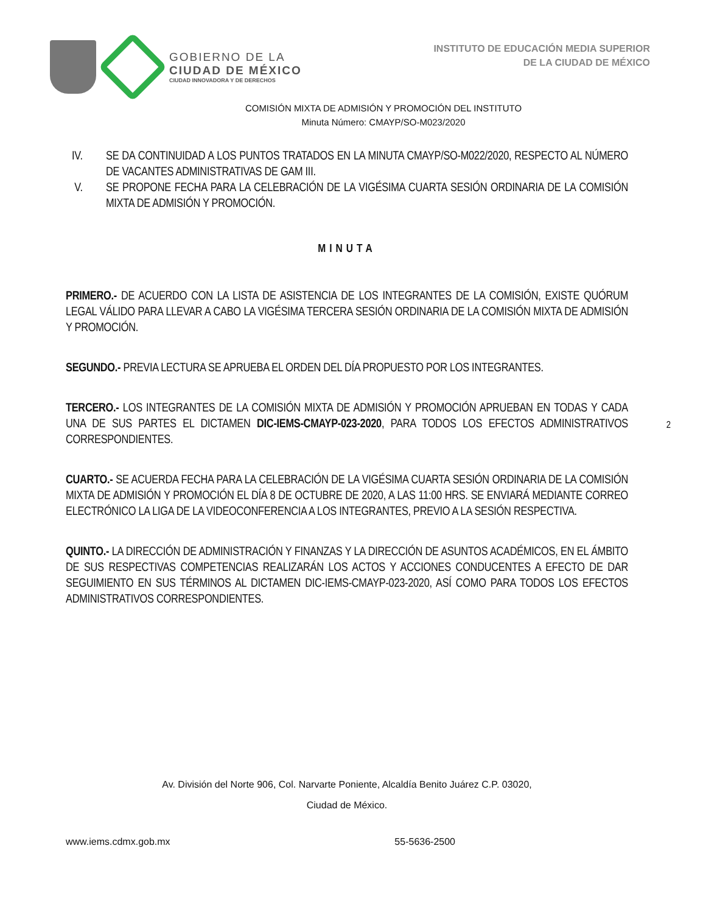GOBIERNO DE LA
CIUDAD DE MÉXICO
CIUDAD INNOVADORA Y DE DERECHOS
INSTITUTO DE EDUCACIÓN MEDIA SUPERIOR
DE LA CIUDAD DE MÉXICO
COMISIÓN MIXTA DE ADMISIÓN Y PROMOCIÓN DEL INSTITUTO
Minuta Número: CMAYP/SO-M023/2020
IV. SE DA CONTINUIDAD A LOS PUNTOS TRATADOS EN LA MINUTA CMAYP/SO-M022/2020, RESPECTO AL NÚMERO DE VACANTES ADMINISTRATIVAS DE GAM III.
V. SE PROPONE FECHA PARA LA CELEBRACIÓN DE LA VIGÉSIMA CUARTA SESIÓN ORDINARIA DE LA COMISIÓN MIXTA DE ADMISIÓN Y PROMOCIÓN.
MINUTA
PRIMERO.- DE ACUERDO CON LA LISTA DE ASISTENCIA DE LOS INTEGRANTES DE LA COMISIÓN, EXISTE QUÓRUM LEGAL VÁLIDO PARA LLEVAR A CABO LA VIGÉSIMA TERCERA SESIÓN ORDINARIA DE LA COMISIÓN MIXTA DE ADMISIÓN Y PROMOCIÓN.
SEGUNDO.- PREVIA LECTURA SE APRUEBA EL ORDEN DEL DÍA PROPUESTO POR LOS INTEGRANTES.
TERCERO.- LOS INTEGRANTES DE LA COMISIÓN MIXTA DE ADMISIÓN Y PROMOCIÓN APRUEBAN EN TODAS Y CADA UNA DE SUS PARTES EL DICTAMEN DIC-IEMS-CMAYP-023-2020, PARA TODOS LOS EFECTOS ADMINISTRATIVOS CORRESPONDIENTES.
CUARTO.- SE ACUERDA FECHA PARA LA CELEBRACIÓN DE LA VIGÉSIMA CUARTA SESIÓN ORDINARIA DE LA COMISIÓN MIXTA DE ADMISIÓN Y PROMOCIÓN EL DÍA 8 DE OCTUBRE DE 2020, A LAS 11:00 HRS. SE ENVIARÁ MEDIANTE CORREO ELECTRÓNICO LA LIGA DE LA VIDEOCONFERENCIA A LOS INTEGRANTES, PREVIO A LA SESIÓN RESPECTIVA.
QUINTO.- LA DIRECCIÓN DE ADMINISTRACIÓN Y FINANZAS Y LA DIRECCIÓN DE ASUNTOS ACADÉMICOS, EN EL ÁMBITO DE SUS RESPECTIVAS COMPETENCIAS REALIZARÁN LOS ACTOS Y ACCIONES CONDUCENTES A EFECTO DE DAR SEGUIMIENTO EN SUS TÉRMINOS AL DICTAMEN DIC-IEMS-CMAYP-023-2020, ASÍ COMO PARA TODOS LOS EFECTOS ADMINISTRATIVOS CORRESPONDIENTES.
2
Av. División del Norte 906, Col. Narvarte Poniente, Alcaldía Benito Juárez C.P. 03020,
Ciudad de México.
www.iems.cdmx.gob.mx 55-5636-2500